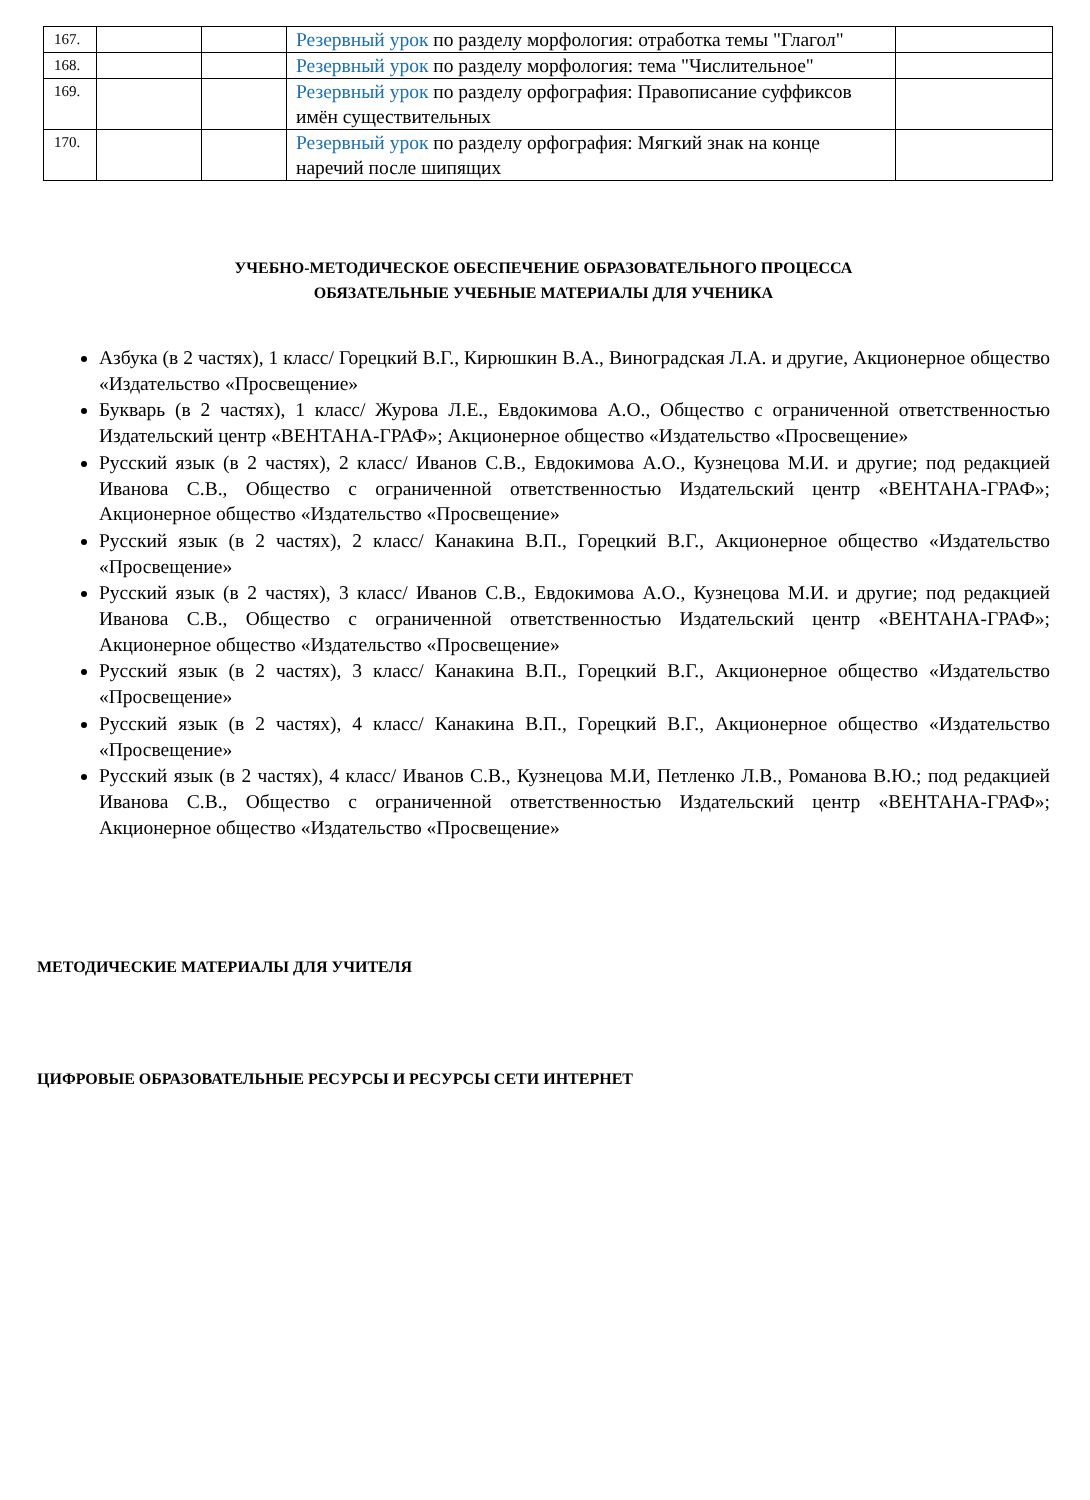| 167. | | | Резервный урок по разделу морфология: отработка темы "Глагол" | |
| 168. | | | Резервный урок по разделу морфология: тема "Числительное" | |
| 169. | | | Резервный урок по разделу орфография: Правописание суффиксов имён существительных | |
| 170. | | | Резервный урок по разделу орфография: Мягкий знак на конце наречий после шипящих | |
УЧЕБНО-МЕТОДИЧЕСКОЕ ОБЕСПЕЧЕНИЕ ОБРАЗОВАТЕЛЬНОГО ПРОЦЕССА
ОБЯЗАТЕЛЬНЫЕ УЧЕБНЫЕ МАТЕРИАЛЫ ДЛЯ УЧЕНИКА
Азбука (в 2 частях), 1 класс/ Горецкий В.Г., Кирюшкин В.А., Виноградская Л.А. и другие, Акционерное общество «Издательство «Просвещение»
Букварь (в 2 частях), 1 класс/ Журова Л.Е., Евдокимова А.О., Общество с ограниченной ответственностью Издательский центр «ВЕНТАНА-ГРАФ»; Акционерное общество «Издательство «Просвещение»
Русский язык (в 2 частях), 2 класс/ Иванов С.В., Евдокимова А.О., Кузнецова М.И. и другие; под редакцией Иванова С.В., Общество с ограниченной ответственностью Издательский центр «ВЕНТАНА-ГРАФ»; Акционерное общество «Издательство «Просвещение»
Русский язык (в 2 частях), 2 класс/ Канакина В.П., Горецкий В.Г., Акционерное общество «Издательство «Просвещение»
Русский язык (в 2 частях), 3 класс/ Иванов С.В., Евдокимова А.О., Кузнецова М.И. и другие; под редакцией Иванова С.В., Общество с ограниченной ответственностью Издательский центр «ВЕНТАНА-ГРАФ»; Акционерное общество «Издательство «Просвещение»
Русский язык (в 2 частях), 3 класс/ Канакина В.П., Горецкий В.Г., Акционерное общество «Издательство «Просвещение»
Русский язык (в 2 частях), 4 класс/ Канакина В.П., Горецкий В.Г., Акционерное общество «Издательство «Просвещение»
Русский язык (в 2 частях), 4 класс/ Иванов С.В., Кузнецова М.И, Петленко Л.В., Романова В.Ю.; под редакцией Иванова С.В., Общество с ограниченной ответственностью Издательский центр «ВЕНТАНА-ГРАФ»; Акционерное общество «Издательство «Просвещение»
МЕТОДИЧЕСКИЕ МАТЕРИАЛЫ ДЛЯ УЧИТЕЛЯ
ЦИФРОВЫЕ ОБРАЗОВАТЕЛЬНЫЕ РЕСУРСЫ И РЕСУРСЫ СЕТИ ИНТЕРНЕТ